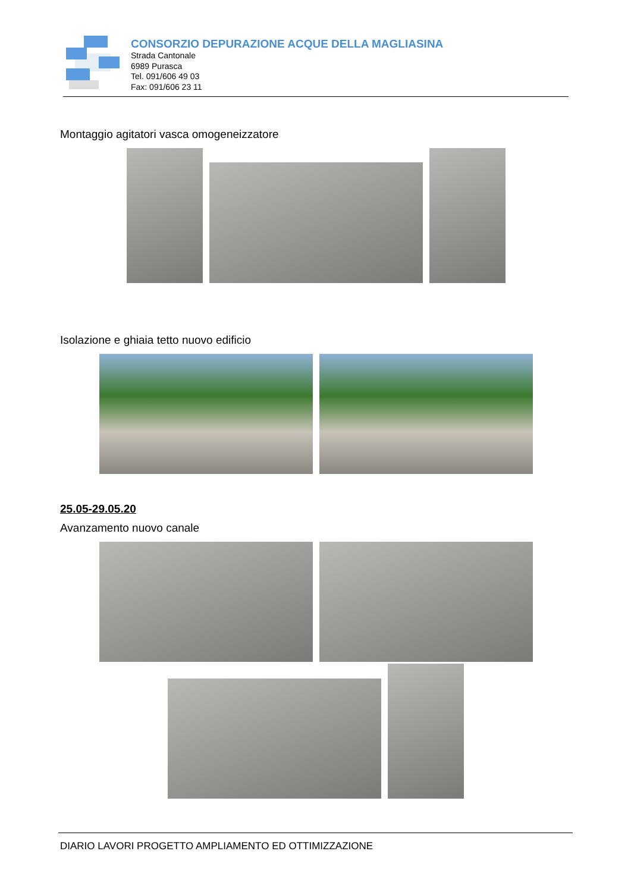CONSORZIO DEPURAZIONE ACQUE DELLA MAGLIASINA
Strada Cantonale
6989 Purasca
Tel. 091/606 49 03
Fax: 091/606 23 11
Montaggio agitatori vasca omogeneizzatore
Isolazione e ghiaia tetto nuovo edificio
25.05-29.05.20
Avanzamento nuovo canale
DIARIO LAVORI PROGETTO AMPLIAMENTO ED OTTIMIZZAZIONE